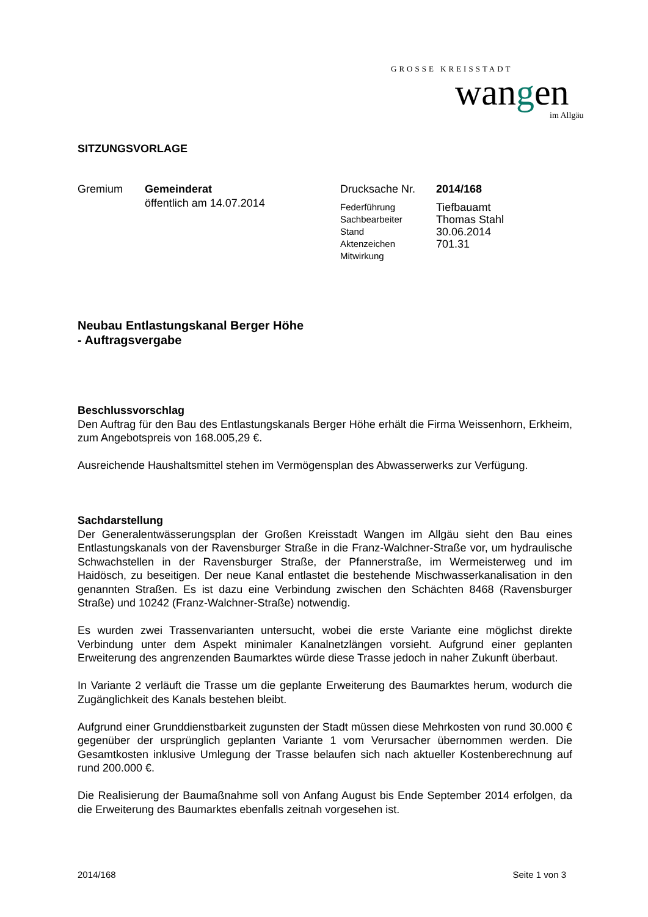GROSSE KREISSTADT
wangen
im Allgäu
SITZUNGSVORLAGE
Gremium Gemeinderat
öffentlich am 14.07.2014
Drucksache Nr.
Federführung
Sachbearbeiter
Stand
Aktenzeichen
Mitwirkung
2014/168
Tiefbauamt
Thomas Stahl
30.06.2014
701.31
Neubau Entlastungskanal Berger Höhe
- Auftragsvergabe
Beschlussvorschlag
Den Auftrag für den Bau des Entlastungskanals Berger Höhe erhält die Firma Weissenhorn, Erkheim, zum Angebotspreis von 168.005,29 €.
Ausreichende Haushaltsmittel stehen im Vermögensplan des Abwasserwerks zur Verfügung.
Sachdarstellung
Der Generalentwässerungsplan der Großen Kreisstadt Wangen im Allgäu sieht den Bau eines Entlastungskanals von der Ravensburger Straße in die Franz-Walchner-Straße vor, um hydraulische Schwachstellen in der Ravensburger Straße, der Pfannerstraße, im Wermeisterweg und im Haidösch, zu beseitigen. Der neue Kanal entlastet die bestehende Mischwasserkanalisation in den genannten Straßen. Es ist dazu eine Verbindung zwischen den Schächten 8468 (Ravensburger Straße) und 10242 (Franz-Walchner-Straße) notwendig.
Es wurden zwei Trassenvarianten untersucht, wobei die erste Variante eine möglichst direkte Verbindung unter dem Aspekt minimaler Kanalnetzlängen vorsieht. Aufgrund einer geplanten Erweiterung des angrenzenden Baumarktes würde diese Trasse jedoch in naher Zukunft überbaut.
In Variante 2 verläuft die Trasse um die geplante Erweiterung des Baumarktes herum, wodurch die Zugänglichkeit des Kanals bestehen bleibt.
Aufgrund einer Grunddienstbarkeit zugunsten der Stadt müssen diese Mehrkosten von rund 30.000 € gegenüber der ursprünglich geplanten Variante 1 vom Verursacher übernommen werden. Die Gesamtkosten inklusive Umlegung der Trasse belaufen sich nach aktueller Kostenberechnung auf rund 200.000 €.
Die Realisierung der Baumaßnahme soll von Anfang August bis Ende September 2014 erfolgen, da die Erweiterung des Baumarktes ebenfalls zeitnah vorgesehen ist.
2014/168 Seite 1 von 3